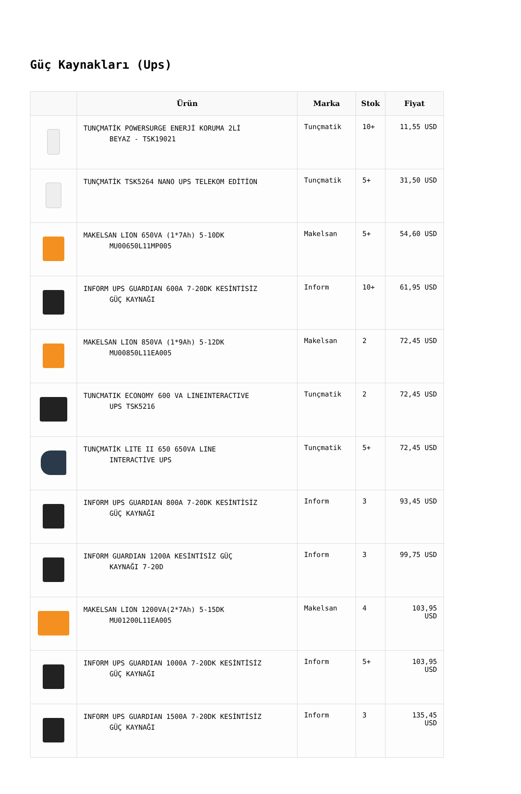Güç Kaynakları (Ups)
| | Ürün | Marka | Stok | Fiyat |
| --- | --- | --- | --- | --- |
| | TUNÇMATİK POWERSURGE ENERJİ KORUMA 2Lİ BEYAZ - TSK19021 | Tunçmatik | 10+ | 11,55 USD |
| | TUNÇMATİK TSK5264 NANO UPS TELEKOM EDİTİON | Tunçmatik | 5+ | 31,50 USD |
| | MAKELSAN LION 650VA (1*7Ah) 5-10DK MU00650L11MP005 | Makelsan | 5+ | 54,60 USD |
| | INFORM UPS GUARDIAN 600A 7-20DK KESİNTİSİZ GÜÇ KAYNAĞI | Inform | 10+ | 61,95 USD |
| | MAKELSAN LION 850VA (1*9Ah) 5-12DK MU00850L11EA005 | Makelsan | 2 | 72,45 USD |
| | TUNCMATIK ECONOMY 600 VA LINEINTERACTIVE UPS TSK5216 | Tunçmatik | 2 | 72,45 USD |
| | TUNÇMATİK LITE II 650 650VA LINE INTERACTİVE UPS | Tunçmatik | 5+ | 72,45 USD |
| | INFORM UPS GUARDIAN 800A 7-20DK KESİNTİSİZ GÜÇ KAYNAĞI | Inform | 3 | 93,45 USD |
| | INFORM GUARDIAN 1200A KESİNTİSİZ GÜÇ KAYNAĞI 7-20D | Inform | 3 | 99,75 USD |
| | MAKELSAN LION 1200VA(2*7Ah) 5-15DK MU01200L11EA005 | Makelsan | 4 | 103,95 USD |
| | INFORM UPS GUARDIAN 1000A 7-20DK KESİNTİSİZ GÜÇ KAYNAĞI | Inform | 5+ | 103,95 USD |
| | INFORM UPS GUARDIAN 1500A 7-20DK KESİNTİSİZ GÜÇ KAYNAĞI | Inform | 3 | 135,45 USD |